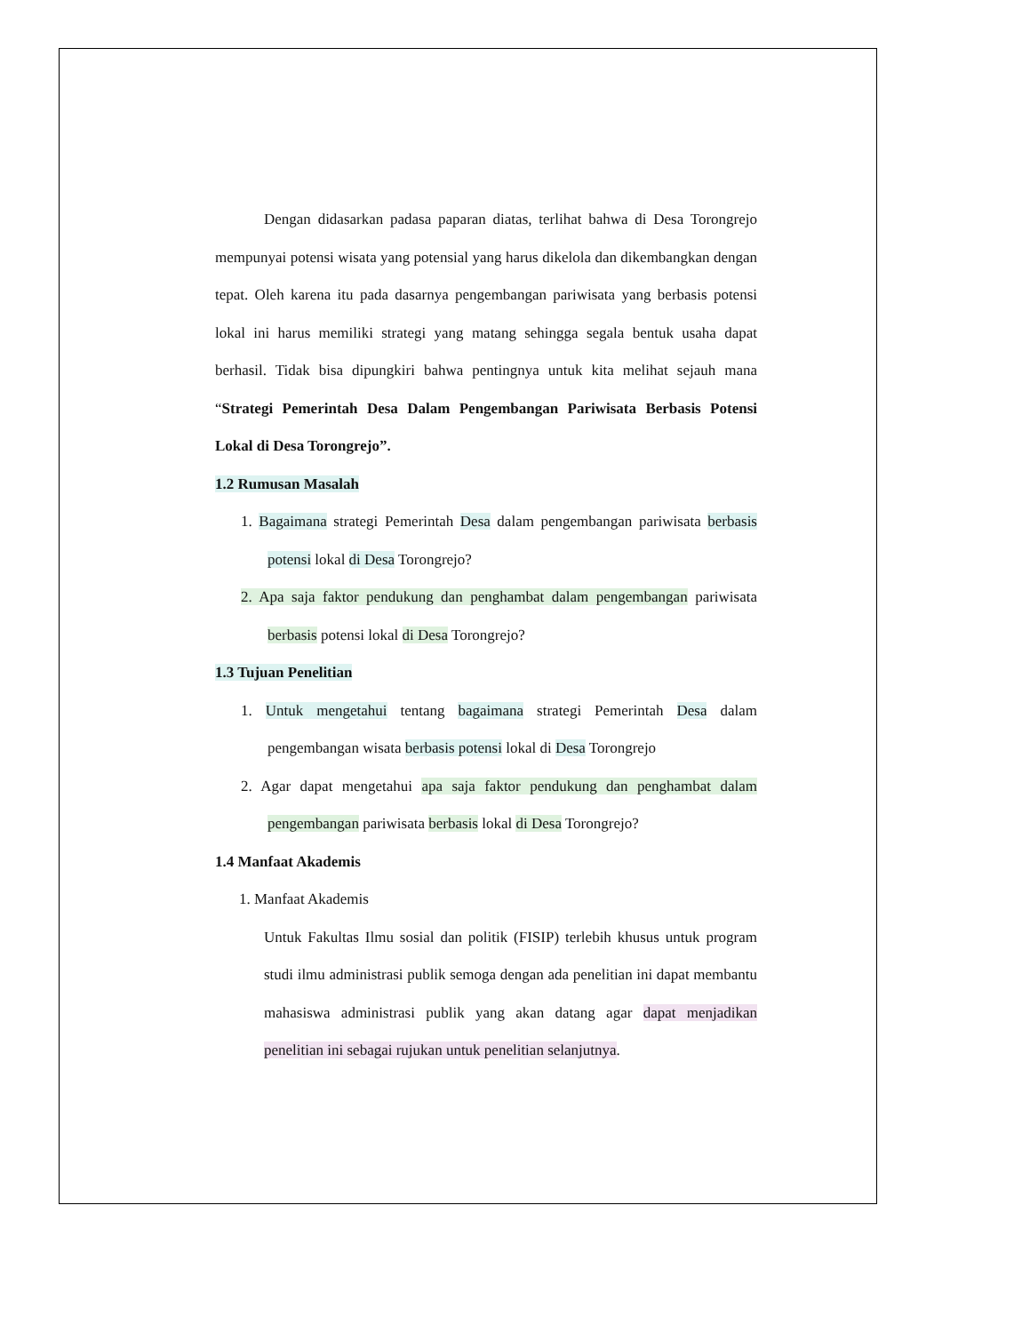Dengan didasarkan padasa paparan diatas, terlihat bahwa di Desa Torongrejo mempunyai potensi wisata yang potensial yang harus dikelola dan dikembangkan dengan tepat. Oleh karena itu pada dasarnya pengembangan pariwisata yang berbasis potensi lokal ini harus memiliki strategi yang matang sehingga segala bentuk usaha dapat berhasil. Tidak bisa dipungkiri bahwa pentingnya untuk kita melihat sejauh mana “Strategi Pemerintah Desa Dalam Pengembangan Pariwisata Berbasis Potensi Lokal di Desa Torongrejo”.
1.2 Rumusan Masalah
1. Bagaimana strategi Pemerintah Desa dalam pengembangan pariwisata berbasis potensi lokal di Desa Torongrejo?
2. Apa saja faktor pendukung dan penghambat dalam pengembangan pariwisata berbasis potensi lokal di Desa Torongrejo?
1.3 Tujuan Penelitian
1. Untuk mengetahui tentang bagaimana strategi Pemerintah Desa dalam pengembangan wisata berbasis potensi lokal di Desa Torongrejo
2. Agar dapat mengetahui apa saja faktor pendukung dan penghambat dalam pengembangan pariwisata berbasis lokal di Desa Torongrejo?
1.4 Manfaat Akademis
1. Manfaat Akademis
Untuk Fakultas Ilmu sosial dan politik (FISIP) terlebih khusus untuk program studi ilmu administrasi publik semoga dengan ada penelitian ini dapat membantu mahasiswa administrasi publik yang akan datang agar dapat menjadikan penelitian ini sebagai rujukan untuk penelitian selanjutnya.